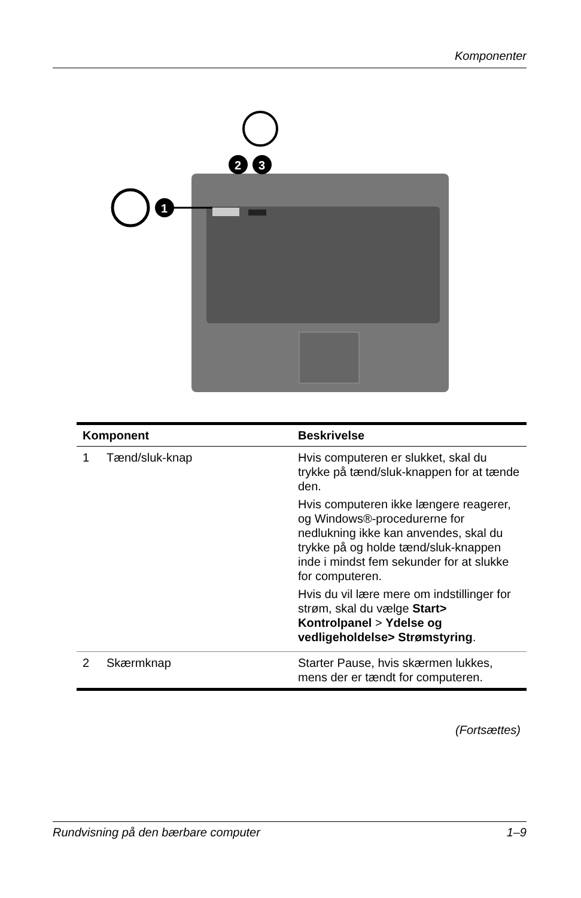Komponenter
1
2
3
| Komponent | | Beskrivelse |
| --- | --- | --- |
| 1 | Tænd/sluk-knap | Hvis computeren er slukket, skal du trykke på tænd/sluk-knappen for at tænde den. Hvis computeren ikke længere reagerer, og Windows®-procedurerne for nedlukning ikke kan anvendes, skal du trykke på og holde tænd/sluk-knappen inde i mindst fem sekunder for at slukke for computeren. Hvis du vil lære mere om indstillinger for strøm, skal du vælge Start> Kontrolpanel > Ydelse og vedligeholdelse> Strømstyring . |
| 2 | Skærmknap | Starter Pause, hvis skærmen lukkes, mens der er tændt for computeren. |
(Fortsættes)
Rundvisning på den bærbare computer 1–9